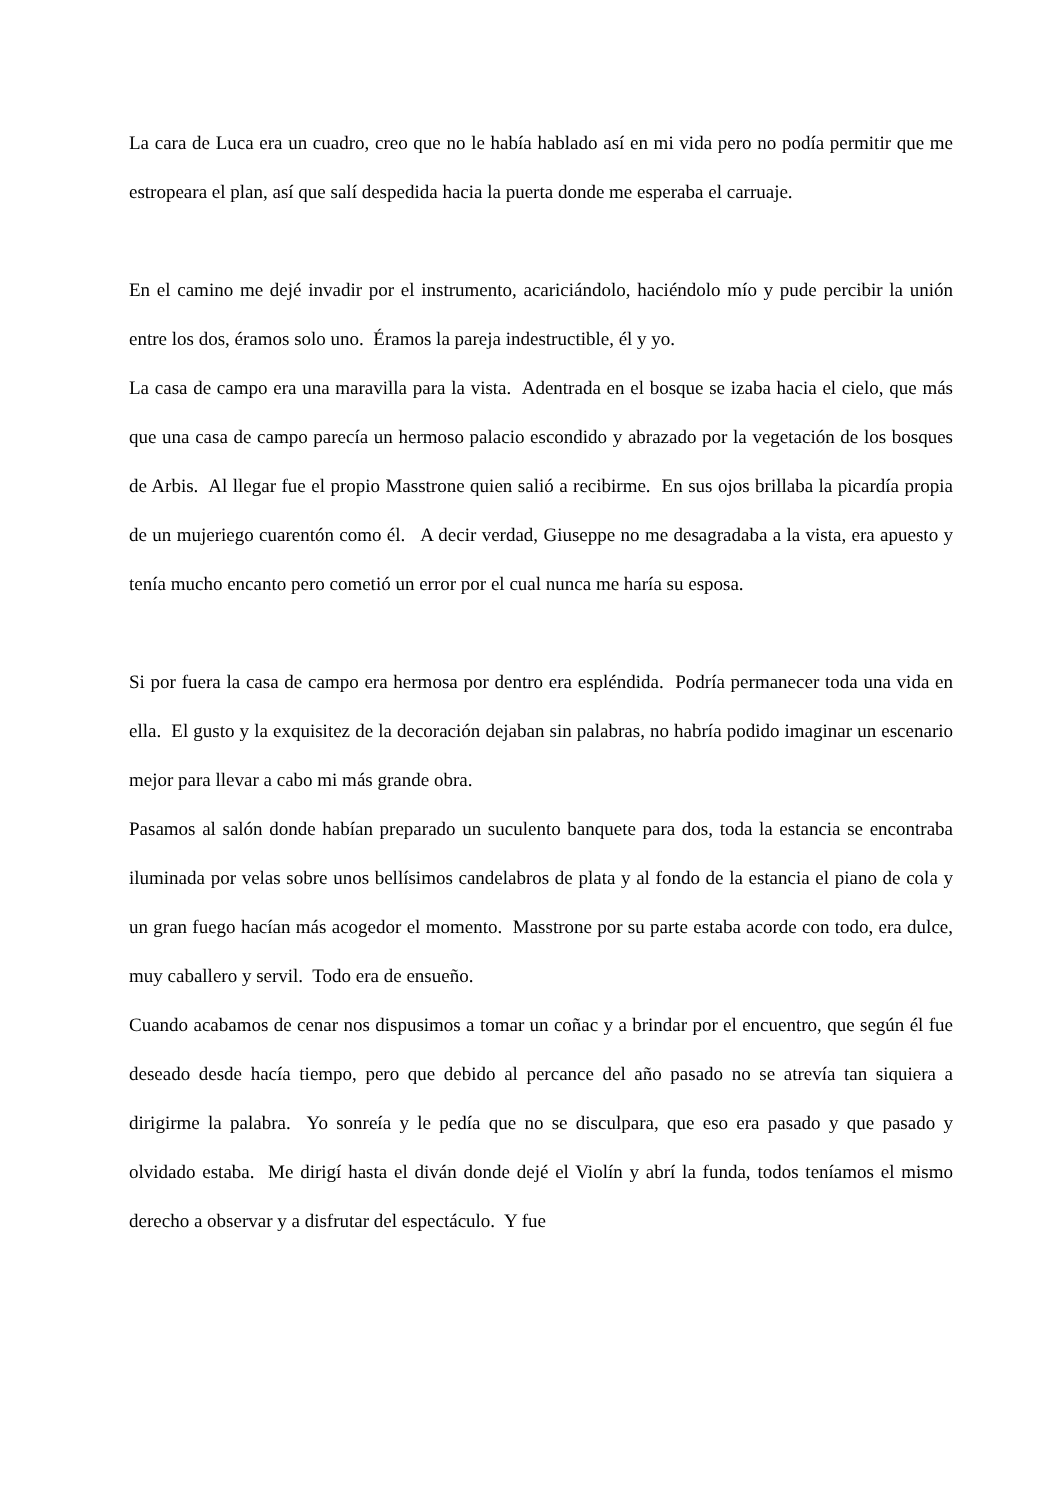La cara de Luca era un cuadro, creo que no le había hablado así en mi vida pero no podía permitir que me estropeara el plan, así que salí despedida hacia la puerta donde me esperaba el carruaje.
En el camino me dejé invadir por el instrumento, acariciándolo, haciéndolo mío y pude percibir la unión entre los dos, éramos solo uno. Éramos la pareja indestructible, él y yo.
La casa de campo era una maravilla para la vista. Adentrada en el bosque se izaba hacia el cielo, que más que una casa de campo parecía un hermoso palacio escondido y abrazado por la vegetación de los bosques de Arbis. Al llegar fue el propio Masstrone quien salió a recibirme. En sus ojos brillaba la picardía propia de un mujeriego cuarentón como él. A decir verdad, Giuseppe no me desagradaba a la vista, era apuesto y tenía mucho encanto pero cometió un error por el cual nunca me haría su esposa.
Si por fuera la casa de campo era hermosa por dentro era espléndida. Podría permanecer toda una vida en ella. El gusto y la exquisitez de la decoración dejaban sin palabras, no habría podido imaginar un escenario mejor para llevar a cabo mi más grande obra.
Pasamos al salón donde habían preparado un suculento banquete para dos, toda la estancia se encontraba iluminada por velas sobre unos bellísimos candelabros de plata y al fondo de la estancia el piano de cola y un gran fuego hacían más acogedor el momento. Masstrone por su parte estaba acorde con todo, era dulce, muy caballero y servil. Todo era de ensueño.
Cuando acabamos de cenar nos dispusimos a tomar un coñac y a brindar por el encuentro, que según él fue deseado desde hacía tiempo, pero que debido al percance del año pasado no se atrevía tan siquiera a dirigirme la palabra. Yo sonreía y le pedía que no se disculpara, que eso era pasado y que pasado y olvidado estaba. Me dirigí hasta el diván donde dejé el Violín y abrí la funda, todos teníamos el mismo derecho a observar y a disfrutar del espectáculo. Y fue